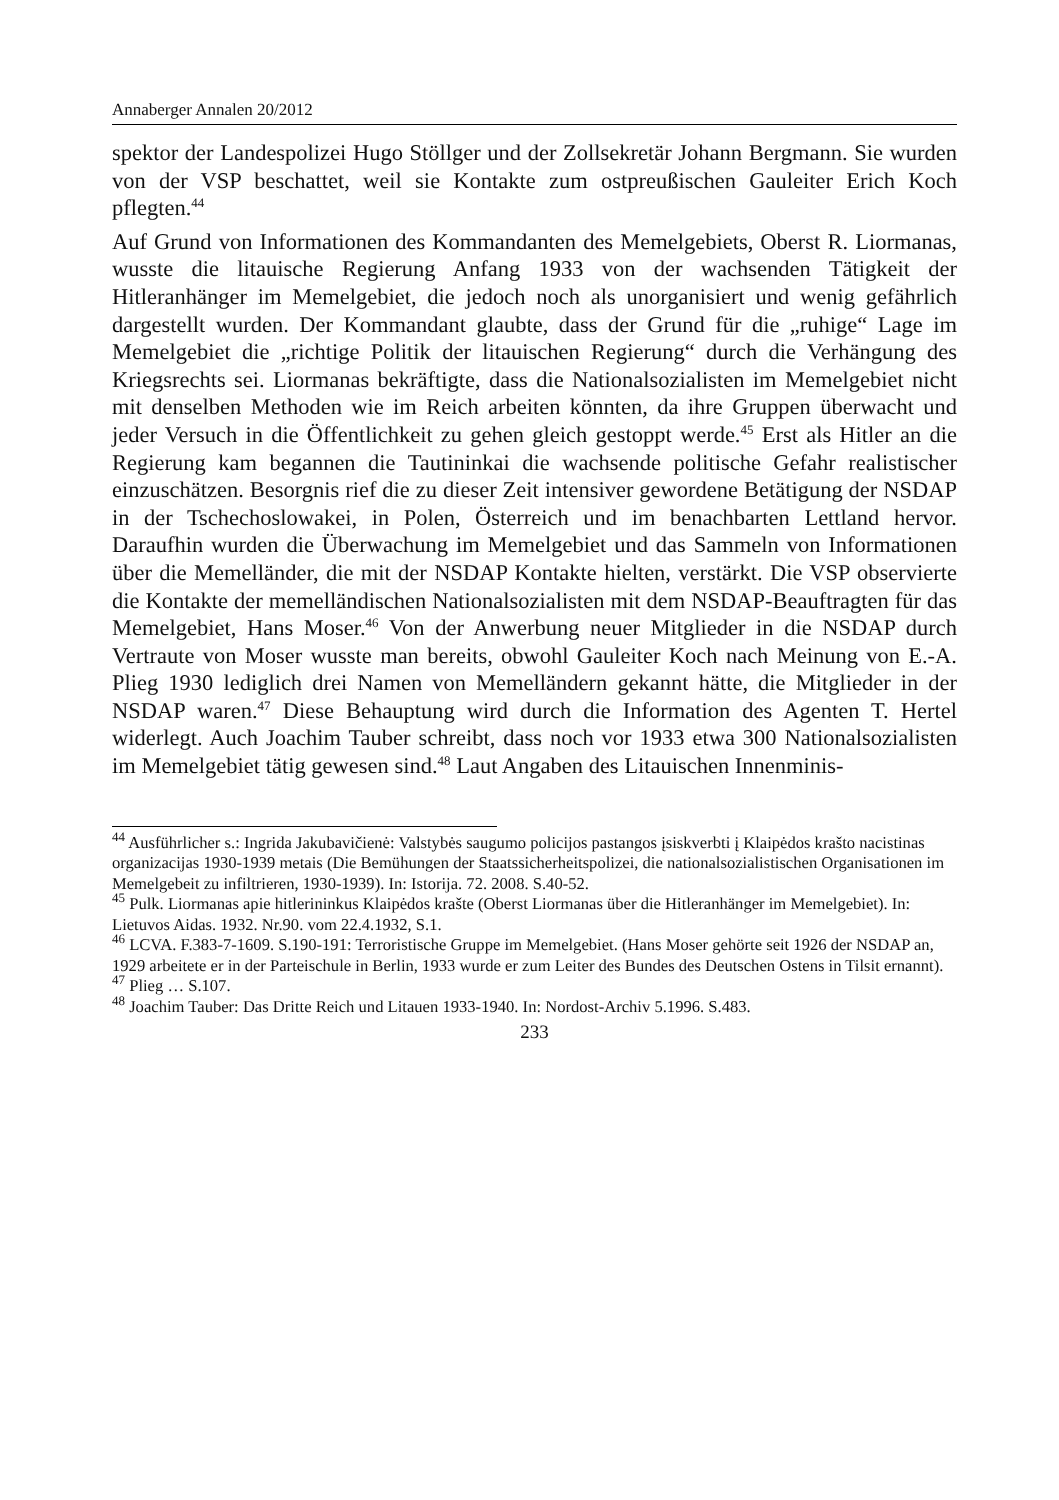Annaberger Annalen 20/2012
spektor der Landespolizei Hugo Stöllger und der Zollsekretär Johann Bergmann. Sie wurden von der VSP beschattet, weil sie Kontakte zum ostpreußischen Gauleiter Erich Koch pflegten.<sup>44</sup>
Auf Grund von Informationen des Kommandanten des Memelgebiets, Oberst R. Liormanas, wusste die litauische Regierung Anfang 1933 von der wachsenden Tätigkeit der Hitleranhänger im Memelgebiet, die jedoch noch als unorganisiert und wenig gefährlich dargestellt wurden. Der Kommandant glaubte, dass der Grund für die „ruhige“ Lage im Memelgebiet die „richtige Politik der litauischen Regierung“ durch die Verhängung des Kriegsrechts sei. Liormanas bekräftigte, dass die Nationalsozialisten im Memelgebiet nicht mit denselben Methoden wie im Reich arbeiten könnten, da ihre Gruppen überwacht und jeder Versuch in die Öffentlichkeit zu gehen gleich gestoppt werde.<sup>45</sup> Erst als Hitler an die Regierung kam begannen die Tautininkai die wachsende politische Gefahr realistischer einzuschätzen. Besorgnis rief die zu dieser Zeit intensiver gewordene Betätigung der NSDAP in der Tschechoslowakei, in Polen, Österreich und im benachbarten Lettland hervor. Daraufhin wurden die Überwachung im Memelgebiet und das Sammeln von Informationen über die Memelländer, die mit der NSDAP Kontakte hielten, verstärkt. Die VSP observierte die Kontakte der memelländischen Nationalsozialisten mit dem NSDAP-Beauftragten für das Memelgebiet, Hans Moser.<sup>46</sup> Von der Anwerbung neuer Mitglieder in die NSDAP durch Vertraute von Moser wusste man bereits, obwohl Gauleiter Koch nach Meinung von E.-A. Plieg 1930 lediglich drei Namen von Memelländern gekannt hätte, die Mitglieder in der NSDAP waren.<sup>47</sup> Diese Behauptung wird durch die Information des Agenten T. Hertel widerlegt. Auch Joachim Tauber schreibt, dass noch vor 1933 etwa 300 Nationalsozialisten im Memelgebiet tätig gewesen sind.<sup>48</sup> Laut Angaben des Litauischen Innenminis-
<sup>44</sup> Ausführlicher s.: Ingrida Jakubavičienė: Valstybės saugumo policijos pastangos įsiskverbti į Klaipėdos krašto nacistinas organizacijas 1930-1939 metais (Die Bemühungen der Staatssicherheitspolizei, die nationalsozialistischen Organisationen im Memelgebeit zu infiltrieren, 1930-1939). In: Istorija. 72. 2008. S.40-52.
<sup>45</sup> Pulk. Liormanas apie hitlerininkus Klaipėdos krašte (Oberst Liormanas über die Hitleranhänger im Memelgebiet). In: Lietuvos Aidas. 1932. Nr.90. vom 22.4.1932, S.1.
<sup>46</sup> LCVA. F.383-7-1609. S.190-191: Terroristische Gruppe im Memelgebiet. (Hans Moser gehörte seit 1926 der NSDAP an, 1929 arbeitete er in der Parteischule in Berlin, 1933 wurde er zum Leiter des Bundes des Deutschen Ostens in Tilsit ernannt).
<sup>47</sup> Plieg … S.107.
<sup>48</sup> Joachim Tauber: Das Dritte Reich und Litauen 1933-1940. In: Nordost-Archiv 5.1996. S.483.
233